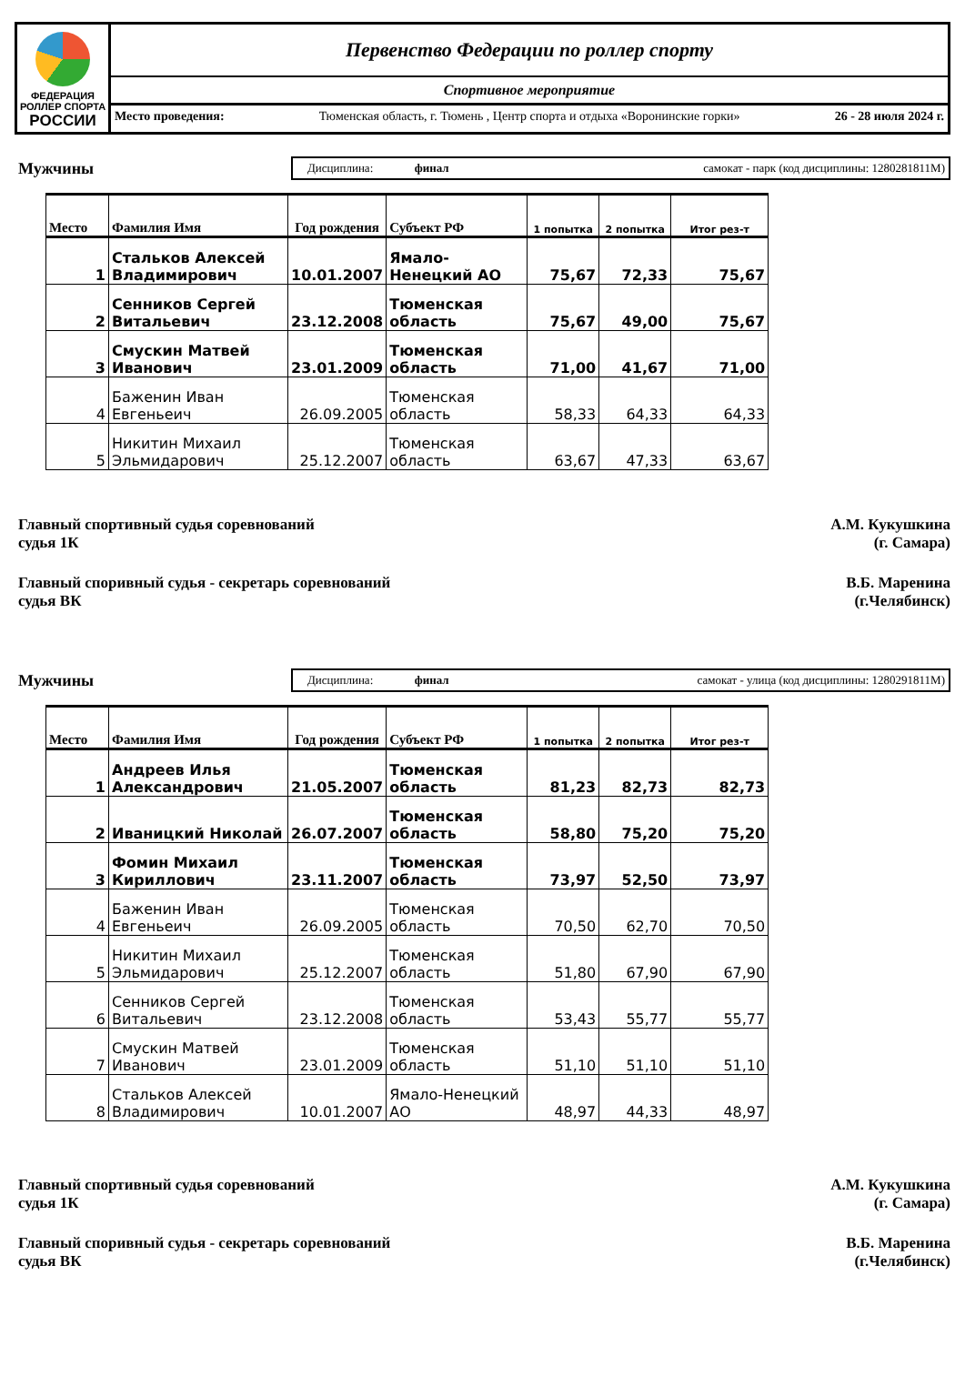ФЕДЕРАЦИЯ
РОЛЛЕР СПОРТА
РОССИИ
Первенство Федерации по роллер спорту
Спортивное мероприятие
Место проведения: Тюменская область, г. Тюмень , Центр спорта и отдыха «Воронинские горки» 26 - 28 июля 2024 г.
Мужчины
Дисциплина: финал самокат - парк (код дисциплины: 1280281811М)
| Место | Фамилия Имя | Год рождения | Субъект РФ | 1 попытка | 2 попытка | Итог рез-т |
| --- | --- | --- | --- | --- | --- | --- |
| 1 | Стальков Алексей Владимирович | 10.01.2007 | Ямало-Ненецкий АО | 75,67 | 72,33 | 75,67 |
| 2 | Сенников Сергей Витальевич | 23.12.2008 | Тюменская область | 75,67 | 49,00 | 75,67 |
| 3 | Смускин Матвей Иванович | 23.01.2009 | Тюменская область | 71,00 | 41,67 | 71,00 |
| 4 | Баженин Иван Евгеньеич | 26.09.2005 | Тюменская область | 58,33 | 64,33 | 64,33 |
| 5 | Никитин Михаил Эльмидарович | 25.12.2007 | Тюменская область | 63,67 | 47,33 | 63,67 |
Главный спортивный судья соревнований
судья 1К
А.М. Кукушкина
(г. Самара)
Главный споривный судья - секретарь соревнований
судья ВК
В.Б. Маренина
(г.Челябинск)
Мужчины
Дисциплина: финал самокат - улица (код дисциплины: 1280291811М)
| Место | Фамилия Имя | Год рождения | Субъект РФ | 1 попытка | 2 попытка | Итог рез-т |
| --- | --- | --- | --- | --- | --- | --- |
| 1 | Андреев Илья Александрович | 21.05.2007 | Тюменская область | 81,23 | 82,73 | 82,73 |
| 2 | Иваницкий Николай | 26.07.2007 | Тюменская область | 58,80 | 75,20 | 75,20 |
| 3 | Фомин Михаил Кириллович | 23.11.2007 | Тюменская область | 73,97 | 52,50 | 73,97 |
| 4 | Баженин Иван Евгеньеич | 26.09.2005 | Тюменская область | 70,50 | 62,70 | 70,50 |
| 5 | Никитин Михаил Эльмидарович | 25.12.2007 | Тюменская область | 51,80 | 67,90 | 67,90 |
| 6 | Сенников Сергей Витальевич | 23.12.2008 | Тюменская область | 53,43 | 55,77 | 55,77 |
| 7 | Смускин Матвей Иванович | 23.01.2009 | Тюменская область | 51,10 | 51,10 | 51,10 |
| 8 | Стальков Алексей Владимирович | 10.01.2007 | Ямало-Ненецкий АО | 48,97 | 44,33 | 48,97 |
Главный спортивный судья соревнований
судья 1К
А.М. Кукушкина
(г. Самара)
Главный споривный судья - секретарь соревнований
судья ВК
В.Б. Маренина
(г.Челябинск)